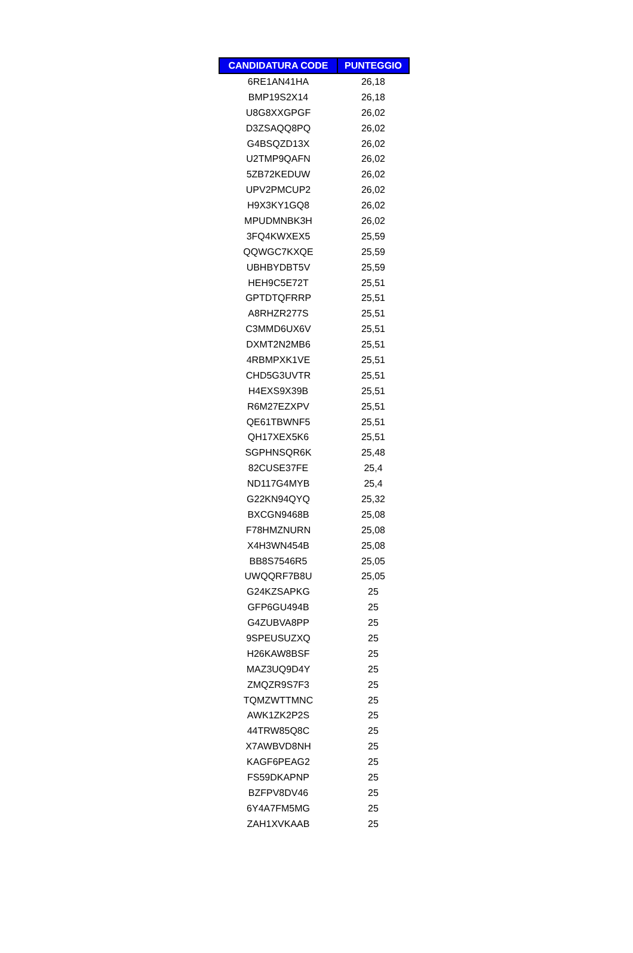| CANDIDATURA CODE | PUNTEGGIO |
| --- | --- |
| 6RE1AN41HA | 26,18 |
| BMP19S2X14 | 26,18 |
| U8G8XXGPGF | 26,02 |
| D3ZSAQQ8PQ | 26,02 |
| G4BSQZD13X | 26,02 |
| U2TMP9QAFN | 26,02 |
| 5ZB72KEDUW | 26,02 |
| UPV2PMCUP2 | 26,02 |
| H9X3KY1GQ8 | 26,02 |
| MPUDMNBK3H | 26,02 |
| 3FQ4KWXEX5 | 25,59 |
| QQWGC7KXQE | 25,59 |
| UBHBYDBT5V | 25,59 |
| HEH9C5E72T | 25,51 |
| GPTDTQFRRP | 25,51 |
| A8RHZR277S | 25,51 |
| C3MMD6UX6V | 25,51 |
| DXMT2N2MB6 | 25,51 |
| 4RBMPXK1VE | 25,51 |
| CHD5G3UVTR | 25,51 |
| H4EXS9X39B | 25,51 |
| R6M27EZXPV | 25,51 |
| QE61TBWNF5 | 25,51 |
| QH17XEX5K6 | 25,51 |
| SGPHNSQR6K | 25,48 |
| 82CUSE37FE | 25,4 |
| ND117G4MYB | 25,4 |
| G22KN94QYQ | 25,32 |
| BXCGN9468B | 25,08 |
| F78HMZNURN | 25,08 |
| X4H3WN454B | 25,08 |
| BB8S7546R5 | 25,05 |
| UWQQRF7B8U | 25,05 |
| G24KZSAPKG | 25 |
| GFP6GU494B | 25 |
| G4ZUBVA8PP | 25 |
| 9SPEUSUZXQ | 25 |
| H26KAW8BSF | 25 |
| MAZ3UQ9D4Y | 25 |
| ZMQZR9S7F3 | 25 |
| TQMZWTTMNC | 25 |
| AWK1ZK2P2S | 25 |
| 44TRW85Q8C | 25 |
| X7AWBVD8NH | 25 |
| KAGF6PEAG2 | 25 |
| FS59DKAPNP | 25 |
| BZFPV8DV46 | 25 |
| 6Y4A7FM5MG | 25 |
| ZAH1XVKAAB | 25 |